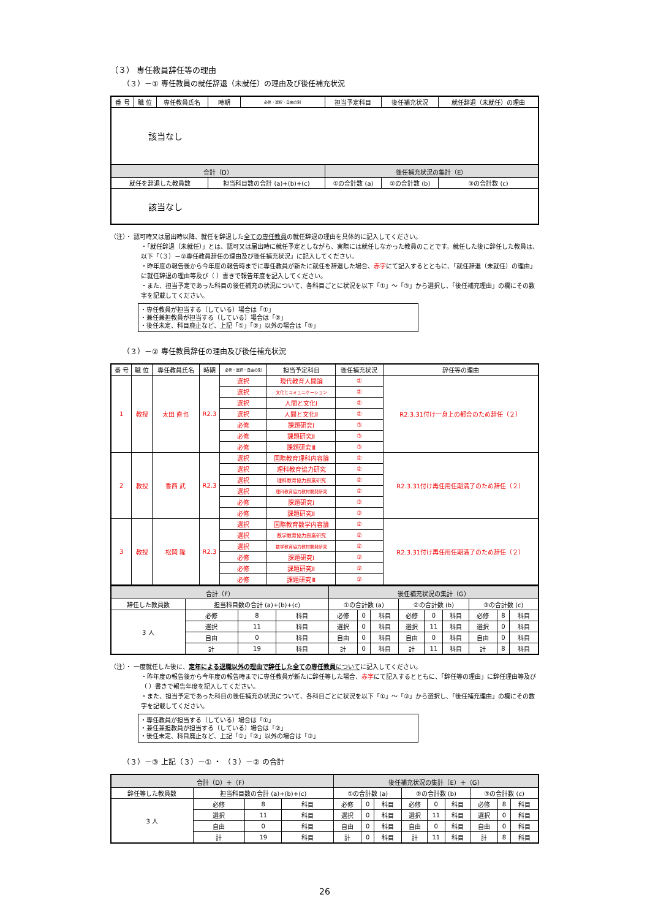（３） 専任教員辞任等の理由
（３）－① 専任教員の就任辞退（未就任）の理由及び後任補充状況
| 番 号 | 職 位 | 専任教員氏名 | 時期 | 必修・選択・自由の別 | 担当予定科目 | 後任補充状況 | 就任辞退（未就任）の理由 |
| --- | --- | --- | --- | --- | --- | --- | --- |
| 該当なし | | | | | | | |
| 合計（D） | | | | | 後任補充状況の集計（E） | | |
| 就任を辞退した教員数 | | | 担当科目数の合計 (a)+(b)+(c) | | ①の合計数 (a) | ②の合計数 (b) | ③の合計数 (c) |
| 該当なし | | | | | | | |
（注）・ 認可時又は届出時以降、就任を辞退した全ての専任教員の就任辞退の理由を具体的に記入してください。
・「就任辞退（未就任）」とは、認可又は届出時に就任予定としながら、実際には就任しなかった教員のことです。就任した後に辞任した教員は、以下「（３）－②専任教員辞任の理由及び後任補充状況」に記入してください。
・昨年度の報告後から今年度の報告時までに専任教員が新たに就任を辞退した場合、赤字にて記入するとともに、「就任辞退（未就任）の理由」に就任辞退の理由等及び（ ）書きで報告年度を記入してください。
・また、担当予定であった科目の後任補充の状況について、各科目ごとに状況を以下「①」～「③」から選択し、「後任補充理由」の欄にその数字を記載してください。
・専任教員が担当する（している）場合は「①」
・兼任兼担教員が担当する（している）場合は「②」
・後任未定、科目廃止など、上記「①」「②」以外の場合は「③」
（３）－② 専任教員辞任の理由及び後任補充状況
| 番 号 | 職 位 | 専任教員氏名 | 時期 | 必修・選択・自由の別 | 担当予定科目 | 後任補充状況 | 辞任等の理由 |
| --- | --- | --- | --- | --- | --- | --- | --- |
| 1 | 教授 | 太田 直也 | R2.3 | 選択 | 現代教育人間論 | ② | R2.3.31付け一身上の都合のため辞任（２） |
| | | | | 選択 | 文化とコミュニケーション | ② | |
| | | | | 選択 | 人間と文化Ⅰ | ② | |
| | | | | 選択 | 人間と文化Ⅱ | ② | |
| | | | | 必修 | 課題研究Ⅰ | ③ | |
| | | | | 必修 | 課題研究Ⅱ | ③ | |
| | | | | 必修 | 課題研究Ⅲ | ③ | |
| 2 | 教授 | 香西 武 | R2.3 | 選択 | 国際教育理科内容論 | ② | R2.3.31付け再任用任期満了のため辞任（２） |
| | | | | 選択 | 理科教育協力研究 | ② | |
| | | | | 選択 | 理科教育協力授業研究 | ② | |
| | | | | 選択 | 理科教育協力教材開発研究 | ② | |
| | | | | 必修 | 課題研究Ⅰ | ③ | |
| | | | | 必修 | 課題研究Ⅱ | ③ | |
| 3 | 教授 | 松岡 隆 | R2.3 | 選択 | 国際教育数学内容論 | ② | R2.3.31付け再任用任期満了のため辞任（２） |
| | | | | 選択 | 数学教育協力授業研究 | ② | |
| | | | | 選択 | 数学教育協力教材開発研究 | ② | |
| | | | | 必修 | 課題研究Ⅰ | ③ | |
| | | | | 必修 | 課題研究Ⅱ | ③ | |
| | | | | 必修 | 課題研究Ⅲ | ③ | |
| 合計（F） | | | | 後任補充状況の集計（G） | | | | | | | | |
| 辞任した教員数 | 担当科目数の合計 (a)+(b)+(c) | | | ①の合計数 (a) | | | ②の合計数 (b) | | | ③の合計数 (c) | | |
| 3 人 | 必修 | 8 | 科目 | 必修 | 0 | 科目 | 必修 | 0 | 科目 | 必修 | 8 | 科目 |
| | 選択 | 11 | 科目 | 選択 | 0 | 科目 | 選択 | 11 | 科目 | 選択 | 0 | 科目 |
| | 自由 | 0 | 科目 | 自由 | 0 | 科目 | 自由 | 0 | 科目 | 自由 | 0 | 科目 |
| | 計 | 19 | 科目 | 計 | 0 | 科目 | 計 | 11 | 科目 | 計 | 8 | 科目 |
（注）・ 一度就任した後に、定年による退職以外の理由で辞任した全ての専任教員 についてに記入してください。
・昨年度の報告後から今年度の報告時までに専任教員が新たに辞任等した場合、赤字にて記入するとともに、「辞任等の理由」に辞任理由等及び（ ）書きで報告年度を記入してください。
・また、担当予定であった科目の後任補充の状況について、各科目ごとに状況を以下「①」～「③」から選択し、「後任補充理由」の欄にその数字を記載してください。
・専任教員が担当する（している）場合は「①」
・兼任兼担教員が担当する（している）場合は「②」
・後任未定、科目廃止など、上記「①」「②」以外の場合は「③」
（３）－③ 上記（３）－① ・ （３）－② の合計
| 合計（D）＋（F） | | | | 後任補充状況の集計（E）＋（G） | | | | | | | | |
| 辞任等した教員数 | 担当科目数の合計 (a)+(b)+(c) | | | ①の合計数 (a) | | | ②の合計数 (b) | | | ③の合計数 (c) | | |
| 3 人 | 必修 | 8 | 科目 | 必修 | 0 | 科目 | 必修 | 0 | 科目 | 必修 | 8 | 科目 |
| | 選択 | 11 | 科目 | 選択 | 0 | 科目 | 選択 | 11 | 科目 | 選択 | 0 | 科目 |
| | 自由 | 0 | 科目 | 自由 | 0 | 科目 | 自由 | 0 | 科目 | 自由 | 0 | 科目 |
| | 計 | 19 | 科目 | 計 | 0 | 科目 | 計 | 11 | 科目 | 計 | 8 | 科目 |
26